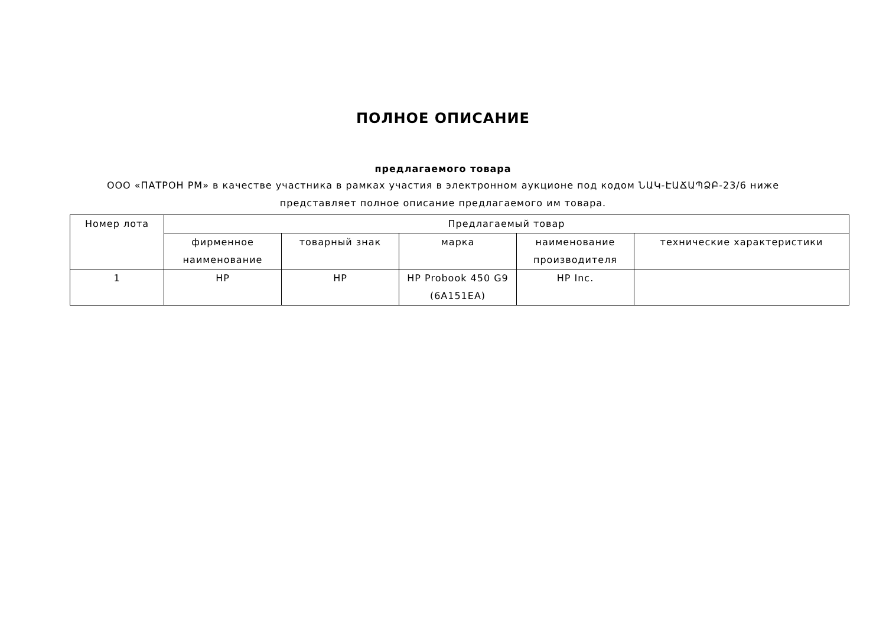ПОЛНОЕ ОПИСАНИЕ
предлагаемого товара
ООО «ПАТРОН РМ» в качестве участника в рамках участия в электронном аукционе под кодом ՆԱԿ-ԷԱՃԱՊՁԲ-23/6 ниже представляет полное описание предлагаемого им товара.
| Номер лота | Предлагаемый товар | | | | |
| --- | --- | --- | --- | --- | --- |
| | фирменное наименование | товарный знак | марка | наименование производителя | технические характеристики |
| 1 | HP | HP | HP Probook 450 G9 (6A151EA) | HP Inc. | |